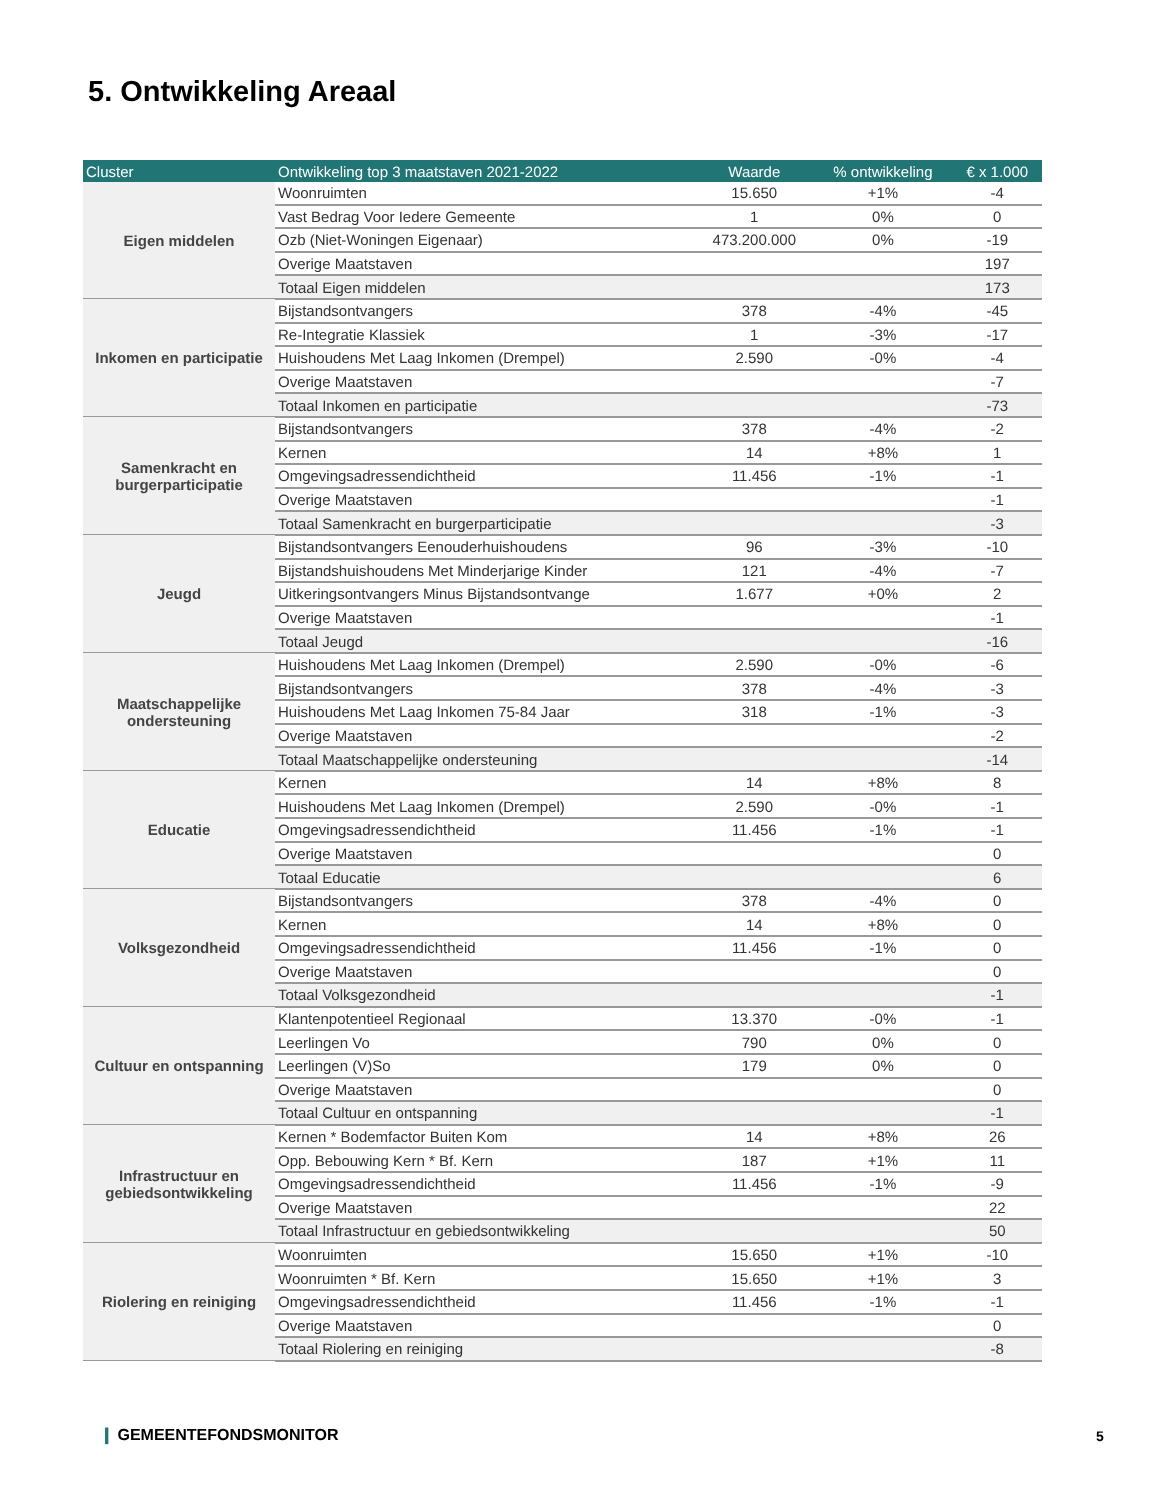5. Ontwikkeling Areaal
| Cluster | Ontwikkeling top 3 maatstaven 2021-2022 | Waarde | % ontwikkeling | € x 1.000 |
| --- | --- | --- | --- | --- |
| Eigen middelen | Woonruimten | 15.650 | +1% | -4 |
| | Vast Bedrag Voor Iedere Gemeente | 1 | 0% | 0 |
| | Ozb (Niet-Woningen Eigenaar) | 473.200.000 | 0% | -19 |
| | Overige Maatstaven | | | 197 |
| | Totaal Eigen middelen | | | 173 |
| Inkomen en participatie | Bijstandsontvangers | 378 | -4% | -45 |
| | Re-Integratie Klassiek | 1 | -3% | -17 |
| | Huishoudens Met Laag Inkomen (Drempel) | 2.590 | -0% | -4 |
| | Overige Maatstaven | | | -7 |
| | Totaal Inkomen en participatie | | | -73 |
| Samenkracht en burgerparticipatie | Bijstandsontvangers | 378 | -4% | -2 |
| | Kernen | 14 | +8% | 1 |
| | Omgevingsadressendichtheid | 11.456 | -1% | -1 |
| | Overige Maatstaven | | | -1 |
| | Totaal Samenkracht en burgerparticipatie | | | -3 |
| Jeugd | Bijstandsontvangers Eenouderhuishoudens | 96 | -3% | -10 |
| | Bijstandshuishoudens Met Minderjarige Kinder | 121 | -4% | -7 |
| | Uitkeringsontvangers Minus Bijstandsontvange | 1.677 | +0% | 2 |
| | Overige Maatstaven | | | -1 |
| | Totaal Jeugd | | | -16 |
| Maatschappelijke ondersteuning | Huishoudens Met Laag Inkomen (Drempel) | 2.590 | -0% | -6 |
| | Bijstandsontvangers | 378 | -4% | -3 |
| | Huishoudens Met Laag Inkomen 75-84 Jaar | 318 | -1% | -3 |
| | Overige Maatstaven | | | -2 |
| | Totaal Maatschappelijke ondersteuning | | | -14 |
| Educatie | Kernen | 14 | +8% | 8 |
| | Huishoudens Met Laag Inkomen (Drempel) | 2.590 | -0% | -1 |
| | Omgevingsadressendichtheid | 11.456 | -1% | -1 |
| | Overige Maatstaven | | | 0 |
| | Totaal Educatie | | | 6 |
| Volksgezondheid | Bijstandsontvangers | 378 | -4% | 0 |
| | Kernen | 14 | +8% | 0 |
| | Omgevingsadressendichtheid | 11.456 | -1% | 0 |
| | Overige Maatstaven | | | 0 |
| | Totaal Volksgezondheid | | | -1 |
| Cultuur en ontspanning | Klantenpotentieel Regionaal | 13.370 | -0% | -1 |
| | Leerlingen Vo | 790 | 0% | 0 |
| | Leerlingen (V)So | 179 | 0% | 0 |
| | Overige Maatstaven | | | 0 |
| | Totaal Cultuur en ontspanning | | | -1 |
| Infrastructuur en gebiedsontwikkeling | Kernen * Bodemfactor Buiten Kom | 14 | +8% | 26 |
| | Opp. Bebouwing Kern * Bf. Kern | 187 | +1% | 11 |
| | Omgevingsadressendichtheid | 11.456 | -1% | -9 |
| | Overige Maatstaven | | | 22 |
| | Totaal Infrastructuur en gebiedsontwikkeling | | | 50 |
| Riolering en reiniging | Woonruimten | 15.650 | +1% | -10 |
| | Woonruimten * Bf. Kern | 15.650 | +1% | 3 |
| | Omgevingsadressendichtheid | 11.456 | -1% | -1 |
| | Overige Maatstaven | | | 0 |
| | Totaal Riolering en reiniging | | | -8 |
❙ GEMEENTEFONDSMONITOR 5